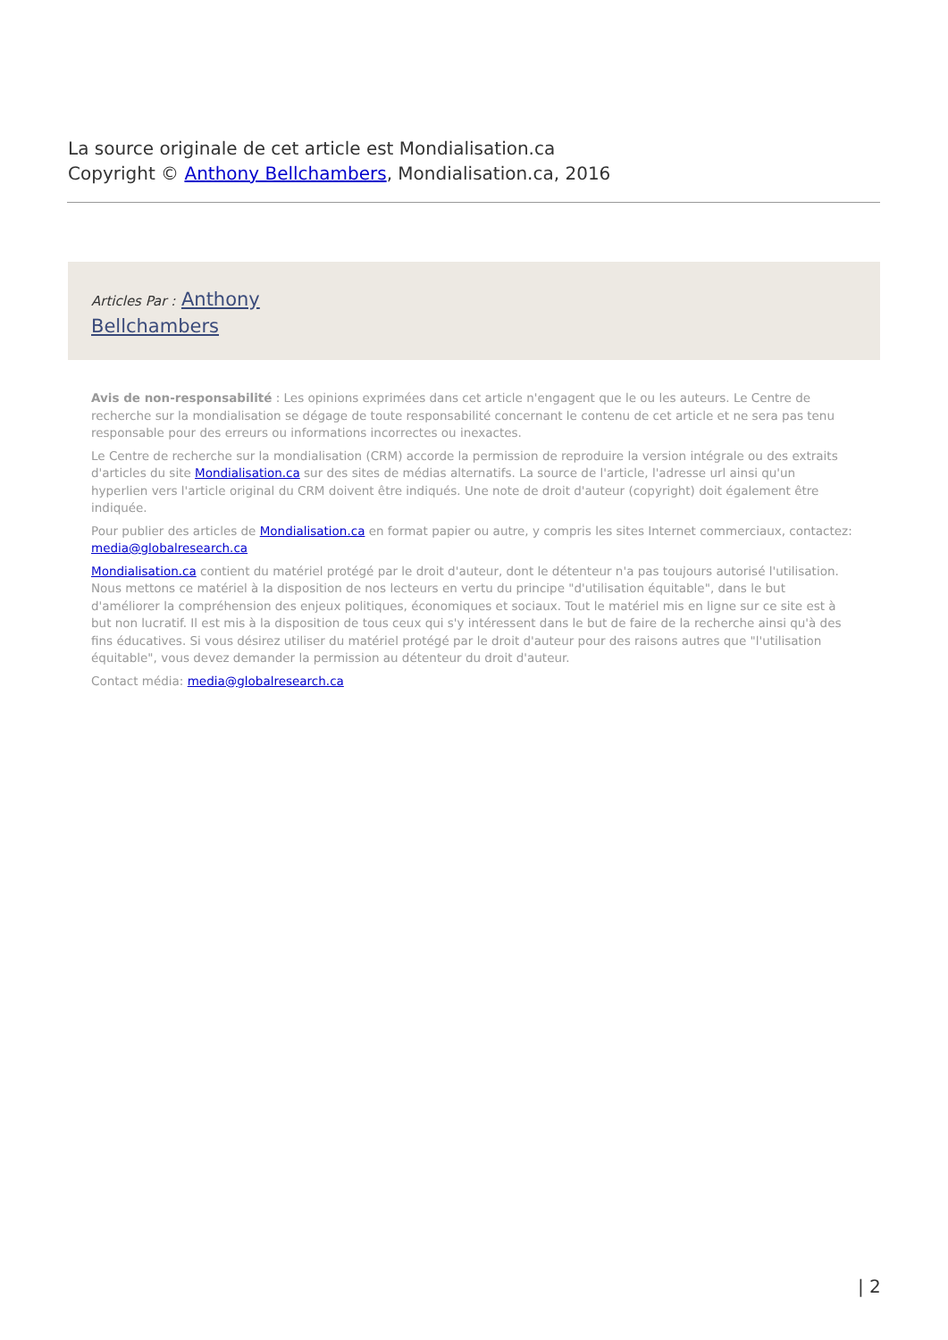La source originale de cet article est Mondialisation.ca
Copyright © Anthony Bellchambers, Mondialisation.ca, 2016
Articles Par : Anthony Bellchambers
Avis de non-responsabilité : Les opinions exprimées dans cet article n'engagent que le ou les auteurs. Le Centre de recherche sur la mondialisation se dégage de toute responsabilité concernant le contenu de cet article et ne sera pas tenu responsable pour des erreurs ou informations incorrectes ou inexactes.
Le Centre de recherche sur la mondialisation (CRM) accorde la permission de reproduire la version intégrale ou des extraits d'articles du site Mondialisation.ca sur des sites de médias alternatifs. La source de l'article, l'adresse url ainsi qu'un hyperlien vers l'article original du CRM doivent être indiqués. Une note de droit d'auteur (copyright) doit également être indiquée.
Pour publier des articles de Mondialisation.ca en format papier ou autre, y compris les sites Internet commerciaux, contactez: media@globalresearch.ca
Mondialisation.ca contient du matériel protégé par le droit d'auteur, dont le détenteur n'a pas toujours autorisé l'utilisation. Nous mettons ce matériel à la disposition de nos lecteurs en vertu du principe "d'utilisation équitable", dans le but d'améliorer la compréhension des enjeux politiques, économiques et sociaux. Tout le matériel mis en ligne sur ce site est à but non lucratif. Il est mis à la disposition de tous ceux qui s'y intéressent dans le but de faire de la recherche ainsi qu'à des fins éducatives. Si vous désirez utiliser du matériel protégé par le droit d'auteur pour des raisons autres que "l'utilisation équitable", vous devez demander la permission au détenteur du droit d'auteur.
Contact média: media@globalresearch.ca
| 2